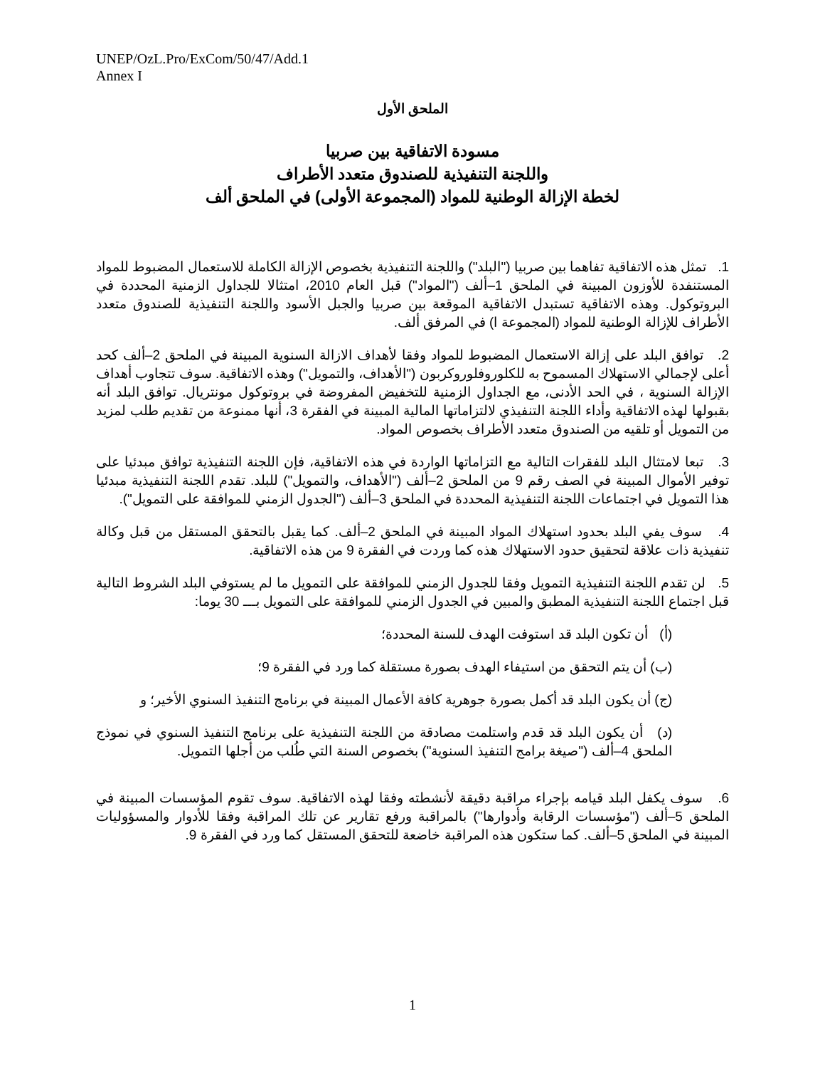UNEP/OzL.Pro/ExCom/50/47/Add.1
Annex I
الملحق الأول
مسودة الاتفاقية بين صربيا
واللجنة التنفيذية للصندوق متعدد الأطراف
لخطة الإزالة الوطنية للمواد (المجموعة الأولى) في الملحق ألف
1. تمثل هذه الاتفاقية تفاهما بين صربيا ("البلد") واللجنة التنفيذية بخصوص الإزالة الكاملة للاستعمال المضبوط للمواد المستنفدة للأوزون المبينة في الملحق 1–ألف ("المواد") قبل العام 2010، امتثالا للجداول الزمنية المحددة في البروتوكول. وهذه الاتفاقية تستبدل الاتفاقية الموقعة بين صربيا والجبل الأسود واللجنة التنفيذية للصندوق متعدد الأطراف للإزالة الوطنية للمواد (المجموعة ا) في المرفق ألف.
2. توافق البلد على إزالة الاستعمال المضبوط للمواد وفقا لأهداف الازالة السنوية المبينة في الملحق 2–ألف كحد أعلى لإجمالي الاستهلاك المسموح به للكلوروفلوروكربون ("الأهداف، والتمويل") وهذه الاتفاقية. سوف تتجاوب أهداف الإزالة السنوية ، في الحد الأدنى، مع الجداول الزمنية للتخفيض المفروضة في بروتوكول مونتريال. توافق البلد أنه بقبولها لهذه الاتفاقية وأداء اللجنة التنفيذي لالتزاماتها المالية المبينة في الفقرة 3، أنها ممنوعة من تقديم طلب لمزيد من التمويل أو تلقيه من الصندوق متعدد الأطراف بخصوص المواد.
3. تبعا لامتثال البلد للفقرات التالية مع التزاماتها الواردة في هذه الاتفاقية، فإن اللجنة التنفيذية توافق مبدئيا على توفير الأموال المبينة في الصف رقم 9 من الملحق 2–ألف ("الأهداف، والتمويل") للبلد. تقدم اللجنة التنفيذية مبدئيا هذا التمويل في اجتماعات اللجنة التنفيذية المحددة في الملحق 3–ألف ("الجدول الزمني للموافقة على التمويل").
4. سوف يفي البلد بحدود استهلاك المواد المبينة في الملحق 2–ألف. كما يقبل بالتحقق المستقل من قبل وكالة تنفيذية ذات علاقة لتحقيق حدود الاستهلاك هذه كما وردت في الفقرة 9 من هذه الاتفاقية.
5. لن تقدم اللجنة التنفيذية التمويل وفقا للجدول الزمني للموافقة على التمويل ما لم يستوفي البلد الشروط التالية قبل اجتماع اللجنة التنفيذية المطبق والمبين في الجدول الزمني للموافقة على التمويل بـــ 30 يوما:
(أ) أن تكون البلد قد استوفت الهدف للسنة المحددة؛
(ب) أن يتم التحقق من استيفاء الهدف بصورة مستقلة كما ورد في الفقرة 9؛
(ج) أن يكون البلد قد أكمل بصورة جوهرية كافة الأعمال المبينة في برنامج التنفيذ السنوي الأخير؛ و
(د) أن يكون البلد قد قدم واستلمت مصادقة من اللجنة التنفيذية على برنامج التنفيذ السنوي في نموذج الملحق 4–ألف ("صيغة برامج التنفيذ السنوية") بخصوص السنة التي طُلب من أجلها التمويل.
6. سوف يكفل البلد قيامه بإجراء مراقبة دقيقة لأنشطته وفقا لهذه الاتفاقية. سوف تقوم المؤسسات المبينة في الملحق 5–ألف ("مؤسسات الرقابة وأدوارها") بالمراقبة ورفع تقارير عن تلك المراقبة وفقا للأدوار والمسؤوليات المبينة في الملحق 5–ألف. كما ستكون هذه المراقبة خاضعة للتحقق المستقل كما ورد في الفقرة 9.
1